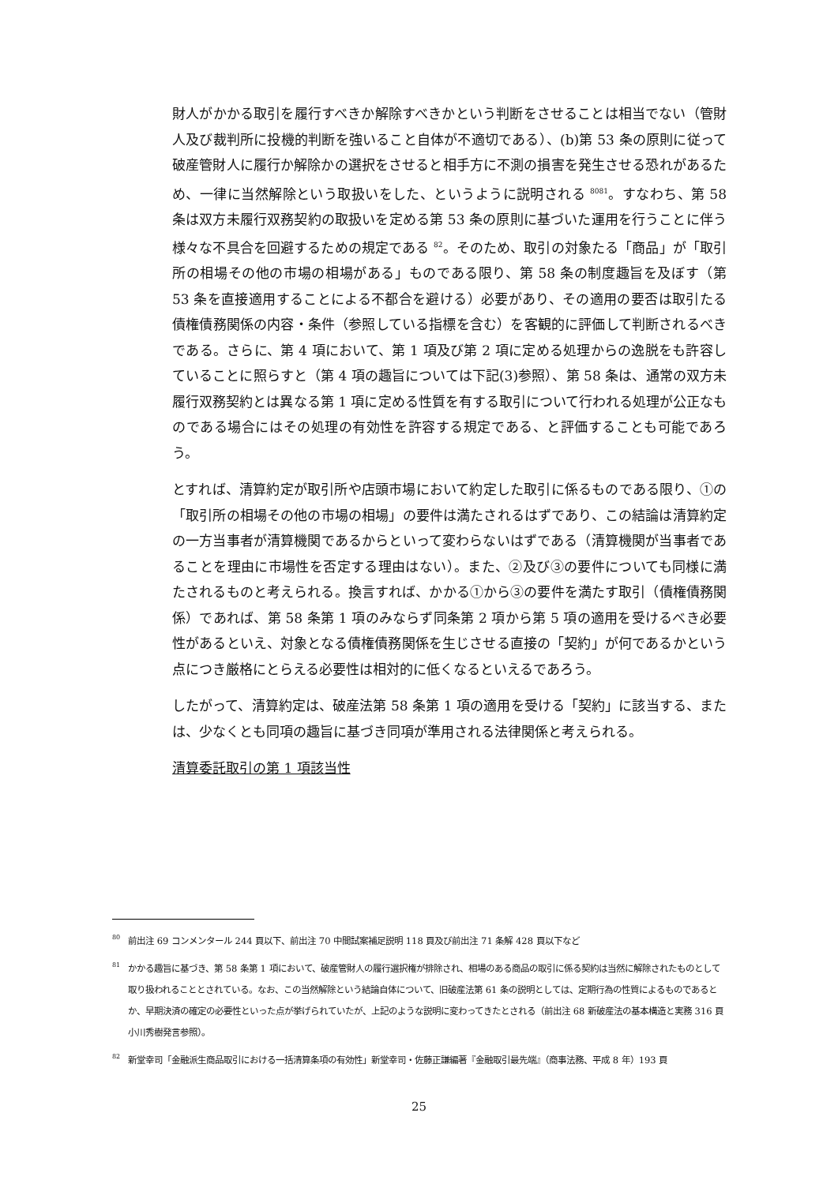財人がかかる取引を履行すべきか解除すべきかという判断をさせることは相当でない（管財人及び裁判所に投機的判断を強いること自体が不適切である）、(b)第 53 条の原則に従って破産管財人に履行か解除かの選択をさせると相手方に不測の損害を発生させる恐れがあるため、一律に当然解除という取扱いをした、というように説明される <sup>80</sup><sup>81</sup>。すなわち、第 58 条は双方未履行双務契約の取扱いを定める第 53 条の原則に基づいた運用を行うことに伴う様々な不具合を回避するための規定である <sup>82</sup>。そのため、取引の対象たる「商品」が「取引所の相場その他の市場の相場がある」ものである限り、第 58 条の制度趣旨を及ぼす（第 53 条を直接適用することによる不都合を避ける）必要があり、その適用の要否は取引たる債権債務関係の内容・条件（参照している指標を含む）を客観的に評価して判断されるべきである。さらに、第 4 項において、第 1 項及び第 2 項に定める処理からの逸脱をも許容していることに照らすと（第 4 項の趣旨については下記(3)参照）、第 58 条は、通常の双方未履行双務契約とは異なる第 1 項に定める性質を有する取引について行われる処理が公正なものである場合にはその処理の有効性を許容する規定である、と評価することも可能であろう。
とすれば、清算約定が取引所や店頭市場において約定した取引に係るものである限り、①の「取引所の相場その他の市場の相場」の要件は満たされるはずであり、この結論は清算約定の一方当事者が清算機関であるからといって変わらないはずである（清算機関が当事者であることを理由に市場性を否定する理由はない）。また、②及び③の要件についても同様に満たされるものと考えられる。換言すれば、かかる①から③の要件を満たす取引（債権債務関係）であれば、第 58 条第 1 項のみならず同条第 2 項から第 5 項の適用を受けるべき必要性があるといえ、対象となる債権債務関係を生じさせる直接の「契約」が何であるかという点につき厳格にとらえる必要性は相対的に低くなるといえるであろう。
したがって、清算約定は、破産法第 58 条第 1 項の適用を受ける「契約」に該当する、または、少なくとも同項の趣旨に基づき同項が準用される法律関係と考えられる。
清算委託取引の第 1 項該当性
80 前出注 69 コンメンタール 244 頁以下、前出注 70 中間試案補足説明 118 頁及び前出注 71 条解 428 頁以下など
81 かかる趣旨に基づき、第 58 条第 1 項において、破産管財人の履行選択権が排除され、相場のある商品の取引に係る契約は当然に解除されたものとして取り扱われることとされている。なお、この当然解除という結論自体について、旧破産法第 61 条の説明としては、定期行為の性質によるものであるとか、早期決済の確定の必要性といった点が挙げられていたが、上記のような説明に変わってきたとされる（前出注 68 新破産法の基本構造と実務 316 頁小川秀樹発言参照）。
82 新堂幸司「金融派生商品取引における一括清算条項の有効性」新堂幸司・佐藤正謙編著『金融取引最先端』（商事法務、平成 8 年）193 頁
25